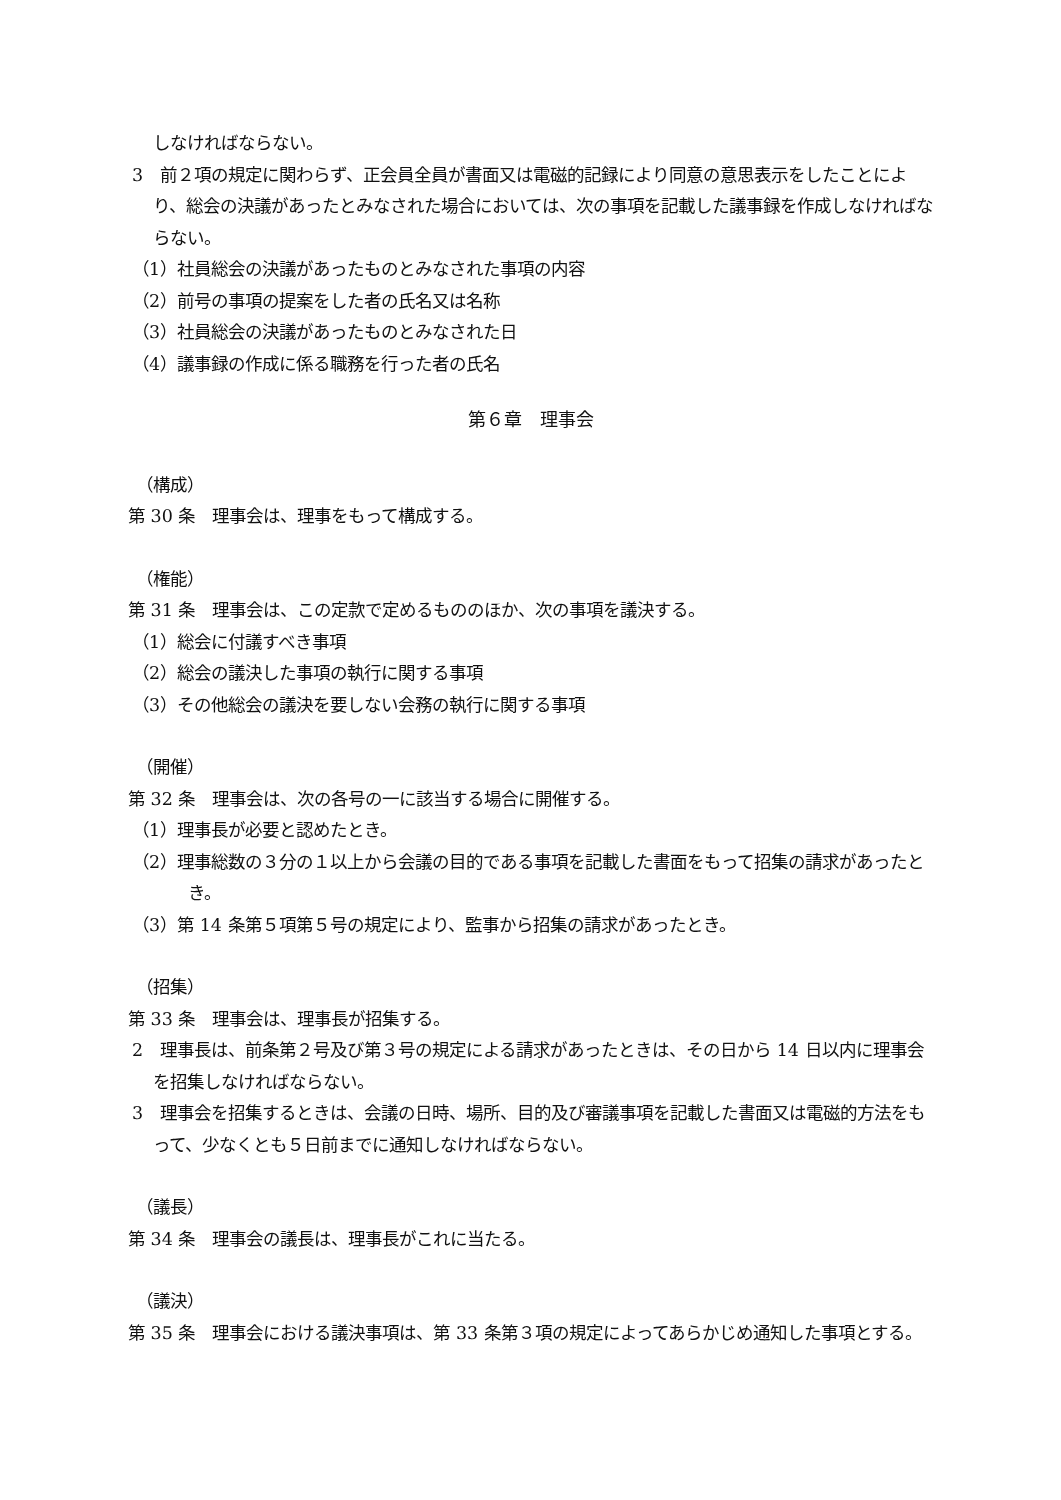しなければならない。
3　前２項の規定に関わらず、正会員全員が書面又は電磁的記録により同意の意思表示をしたことにより、総会の決議があったとみなされた場合においては、次の事項を記載した議事録を作成しなければならない。
（1）社員総会の決議があったものとみなされた事項の内容
（2）前号の事項の提案をした者の氏名又は名称
（3）社員総会の決議があったものとみなされた日
（4）議事録の作成に係る職務を行った者の氏名
第６章　理事会
（構成）
第 30 条　理事会は、理事をもって構成する。
（権能）
第 31 条　理事会は、この定款で定めるもののほか、次の事項を議決する。
（1）総会に付議すべき事項
（2）総会の議決した事項の執行に関する事項
（3）その他総会の議決を要しない会務の執行に関する事項
（開催）
第 32 条　理事会は、次の各号の一に該当する場合に開催する。
（1）理事長が必要と認めたとき。
（2）理事総数の３分の１以上から会議の目的である事項を記載した書面をもって招集の請求があったとき。
（3）第 14 条第５項第５号の規定により、監事から招集の請求があったとき。
（招集）
第 33 条　理事会は、理事長が招集する。
2　理事長は、前条第２号及び第３号の規定による請求があったときは、その日から 14 日以内に理事会を招集しなければならない。
3　理事会を招集するときは、会議の日時、場所、目的及び審議事項を記載した書面又は電磁的方法をもって、少なくとも５日前までに通知しなければならない。
（議長）
第 34 条　理事会の議長は、理事長がこれに当たる。
（議決）
第 35 条　理事会における議決事項は、第 33 条第３項の規定によってあらかじめ通知した事項とする。